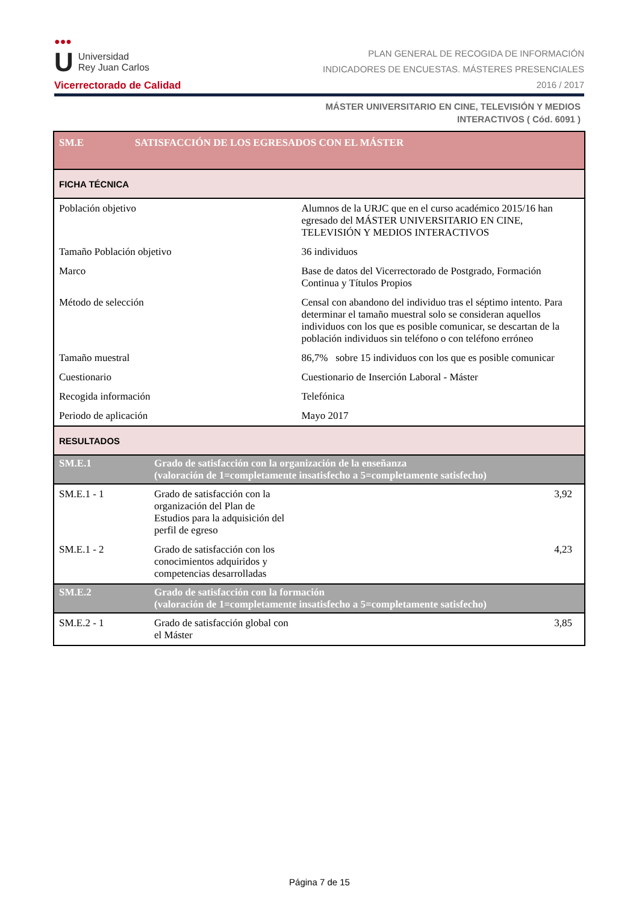●●●
U Universidad
Rey Juan Carlos
Vicerrectorado de Calidad
PLAN GENERAL DE RECOGIDA DE INFORMACIÓN
INDICADORES DE ENCUESTAS. MÁSTERES PRESENCIALES
2016 / 2017
MÁSTER UNIVERSITARIO EN CINE, TELEVISIÓN Y MEDIOS
INTERACTIVOS ( Cód. 6091 )
| SM.E | SATISFACCIÓN DE LOS EGRESADOS CON EL MÁSTER | | |
| FICHA TÉCNICA | | | |
| Población objetivo | | Alumnos de la URJC que en el curso académico 2015/16 han egresado del MÁSTER UNIVERSITARIO EN CINE, TELEVISIÓN Y MEDIOS INTERACTIVOS | |
| Tamaño Población objetivo | | 36 individuos | |
| Marco | | Base de datos del Vicerrectorado de Postgrado, Formación Continua y Títulos Propios | |
| Método de selección | | Censal con abandono del individuo tras el séptimo intento. Para determinar el tamaño muestral solo se consideran aquellos individuos con los que es posible comunicar, se descartan de la población individuos sin teléfono o con teléfono erróneo | |
| Tamaño muestral | | 86,7% sobre 15 individuos con los que es posible comunicar | |
| Cuestionario | | Cuestionario de Inserción Laboral - Máster | |
| Recogida información | | Telefónica | |
| Periodo de aplicación | | Mayo 2017 | |
| RESULTADOS | | | |
| SM.E.1 | Grado de satisfacción con la organización de la enseñanza (valoración de 1=completamente insatisfecho a 5=completamente satisfecho) | | |
| SM.E.1 - 1 | Grado de satisfacción con la organización del Plan de Estudios para la adquisición del perfil de egreso | | 3,92 |
| SM.E.1 - 2 | Grado de satisfacción con los conocimientos adquiridos y competencias desarrolladas | | 4,23 |
| SM.E.2 | Grado de satisfacción con la formación (valoración de 1=completamente insatisfecho a 5=completamente satisfecho) | | |
| SM.E.2 - 1 | Grado de satisfacción global con el Máster | | 3,85 |
Página 7 de 15